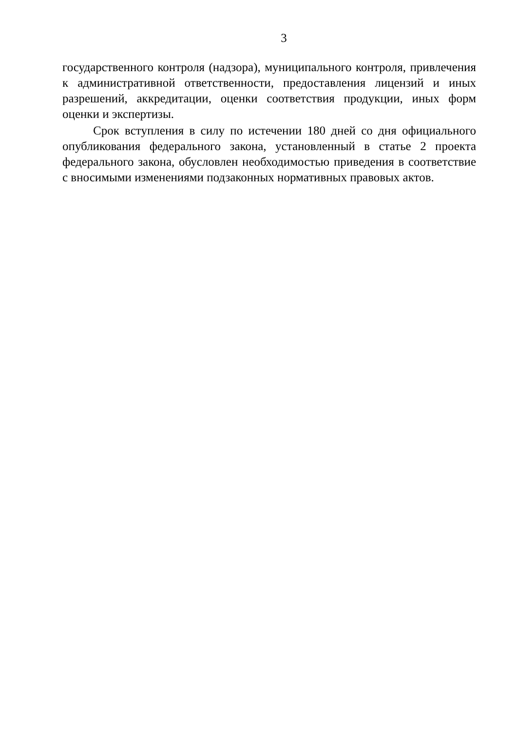3
государственного контроля (надзора), муниципального контроля, привлечения к административной ответственности, предоставления лицензий и иных разрешений, аккредитации, оценки соответствия продукции, иных форм оценки и экспертизы.
Срок вступления в силу по истечении 180 дней со дня официального опубликования федерального закона, установленный в статье 2 проекта федерального закона, обусловлен необходимостью приведения в соответствие с вносимыми изменениями подзаконных нормативных правовых актов.